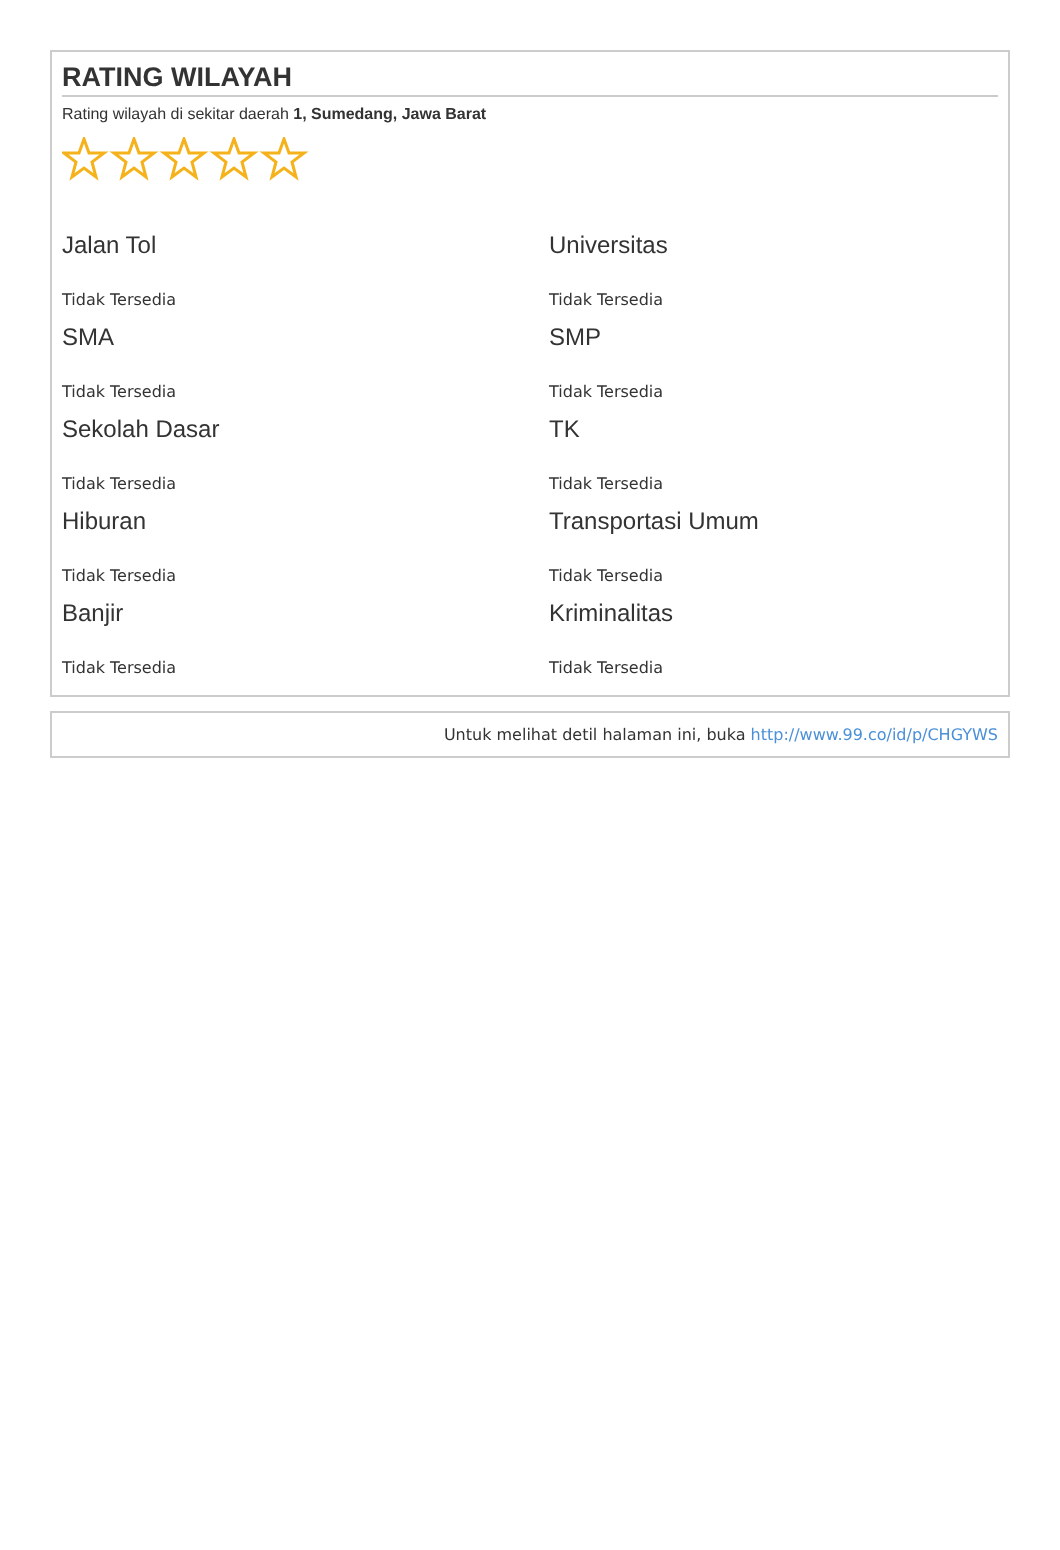RATING WILAYAH
Rating wilayah di sekitar daerah 1, Sumedang, Jawa Barat
Jalan Tol
Tidak Tersedia
Universitas
Tidak Tersedia
SMA
Tidak Tersedia
SMP
Tidak Tersedia
Sekolah Dasar
Tidak Tersedia
TK
Tidak Tersedia
Hiburan
Tidak Tersedia
Transportasi Umum
Tidak Tersedia
Banjir
Tidak Tersedia
Kriminalitas
Tidak Tersedia
Untuk melihat detil halaman ini, buka http://www.99.co/id/p/CHGYWS